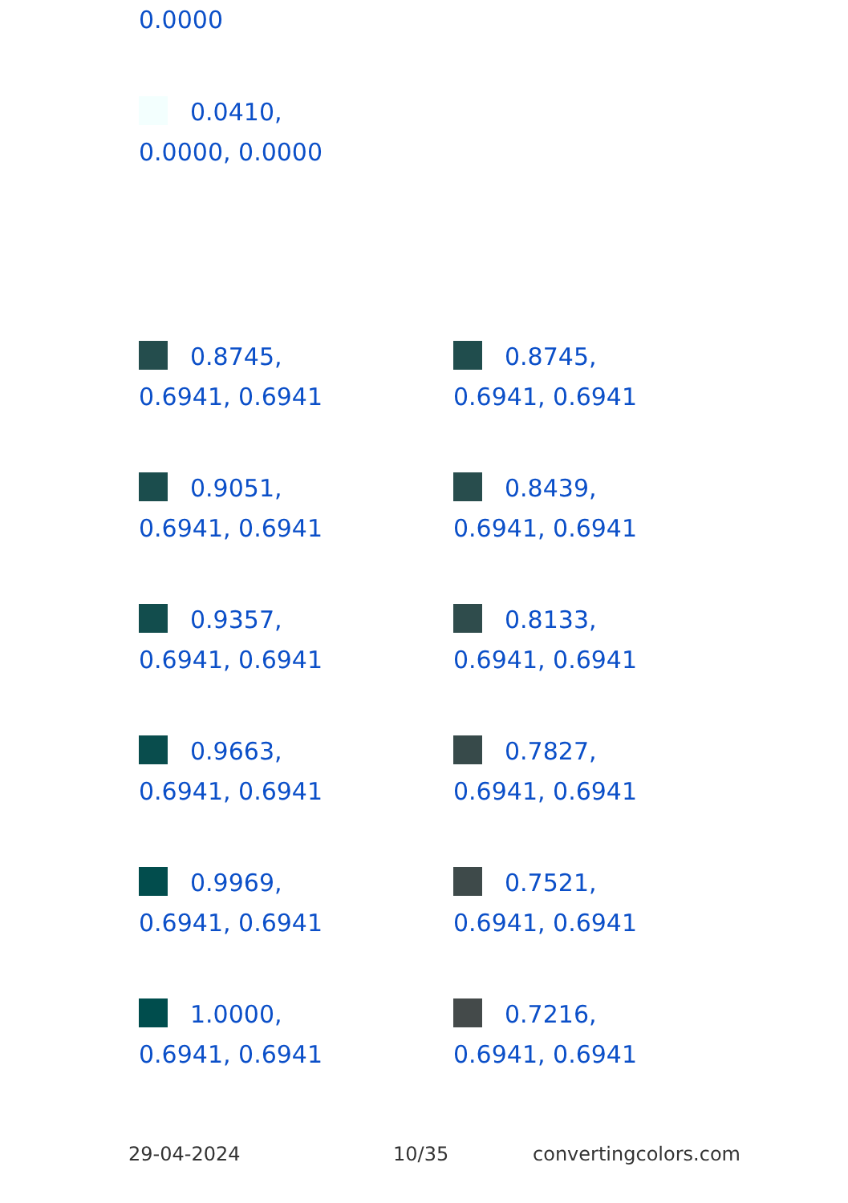0.0000
0.0410, 0.0000, 0.0000
0.8745, 0.6941, 0.6941
0.8745, 0.6941, 0.6941
0.9051, 0.6941, 0.6941
0.8439, 0.6941, 0.6941
0.9357, 0.6941, 0.6941
0.8133, 0.6941, 0.6941
0.9663, 0.6941, 0.6941
0.7827, 0.6941, 0.6941
0.9969, 0.6941, 0.6941
0.7521, 0.6941, 0.6941
1.0000, 0.6941, 0.6941
0.7216, 0.6941, 0.6941
29-04-2024 10/35 convertingcolors.com